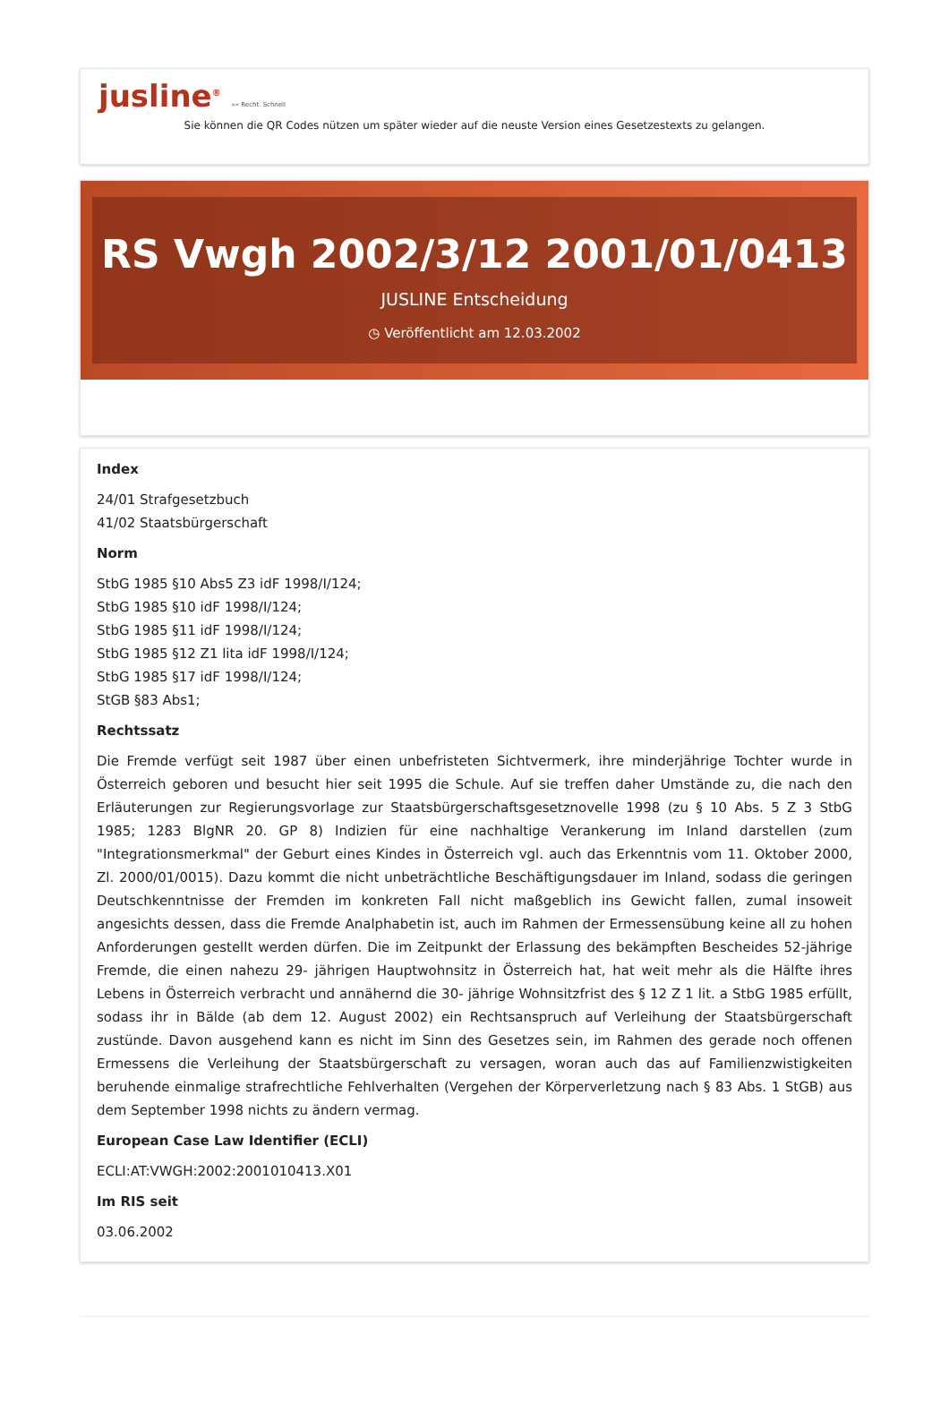jusline<sup>®</sup> »» Recht. Schnell
Sie können die QR Codes nützen um später wieder auf die neuste Version eines Gesetzestexts zu gelangen.
RS Vwgh 2002/3/12 2001/01/0413
JUSLINE Entscheidung
◷ Veröffentlicht am 12.03.2002
Index
24/01 Strafgesetzbuch
41/02 Staatsbürgerschaft
Norm
StbG 1985 §10 Abs5 Z3 idF 1998/I/124;
StbG 1985 §10 idF 1998/I/124;
StbG 1985 §11 idF 1998/I/124;
StbG 1985 §12 Z1 lita idF 1998/I/124;
StbG 1985 §17 idF 1998/I/124;
StGB §83 Abs1;
Rechtssatz
Die Fremde verfügt seit 1987 über einen unbefristeten Sichtvermerk, ihre minderjährige Tochter wurde in Österreich geboren und besucht hier seit 1995 die Schule. Auf sie treffen daher Umstände zu, die nach den Erläuterungen zur Regierungsvorlage zur Staatsbürgerschaftsgesetznovelle 1998 (zu § 10 Abs. 5 Z 3 StbG 1985; 1283 BlgNR 20. GP 8) Indizien für eine nachhaltige Verankerung im Inland darstellen (zum "Integrationsmerkmal" der Geburt eines Kindes in Österreich vgl. auch das Erkenntnis vom 11. Oktober 2000, Zl. 2000/01/0015). Dazu kommt die nicht unbeträchtliche Beschäftigungsdauer im Inland, sodass die geringen Deutschkenntnisse der Fremden im konkreten Fall nicht maßgeblich ins Gewicht fallen, zumal insoweit angesichts dessen, dass die Fremde Analphabetin ist, auch im Rahmen der Ermessensübung keine all zu hohen Anforderungen gestellt werden dürfen. Die im Zeitpunkt der Erlassung des bekämpften Bescheides 52-jährige Fremde, die einen nahezu 29- jährigen Hauptwohnsitz in Österreich hat, hat weit mehr als die Hälfte ihres Lebens in Österreich verbracht und annähernd die 30- jährige Wohnsitzfrist des § 12 Z 1 lit. a StbG 1985 erfüllt, sodass ihr in Bälde (ab dem 12. August 2002) ein Rechtsanspruch auf Verleihung der Staatsbürgerschaft zustünde. Davon ausgehend kann es nicht im Sinn des Gesetzes sein, im Rahmen des gerade noch offenen Ermessens die Verleihung der Staatsbürgerschaft zu versagen, woran auch das auf Familienzwistigkeiten beruhende einmalige strafrechtliche Fehlverhalten (Vergehen der Körperverletzung nach § 83 Abs. 1 StGB) aus dem September 1998 nichts zu ändern vermag.
European Case Law Identifier (ECLI)
ECLI:AT:VWGH:2002:2001010413.X01
Im RIS seit
03.06.2002